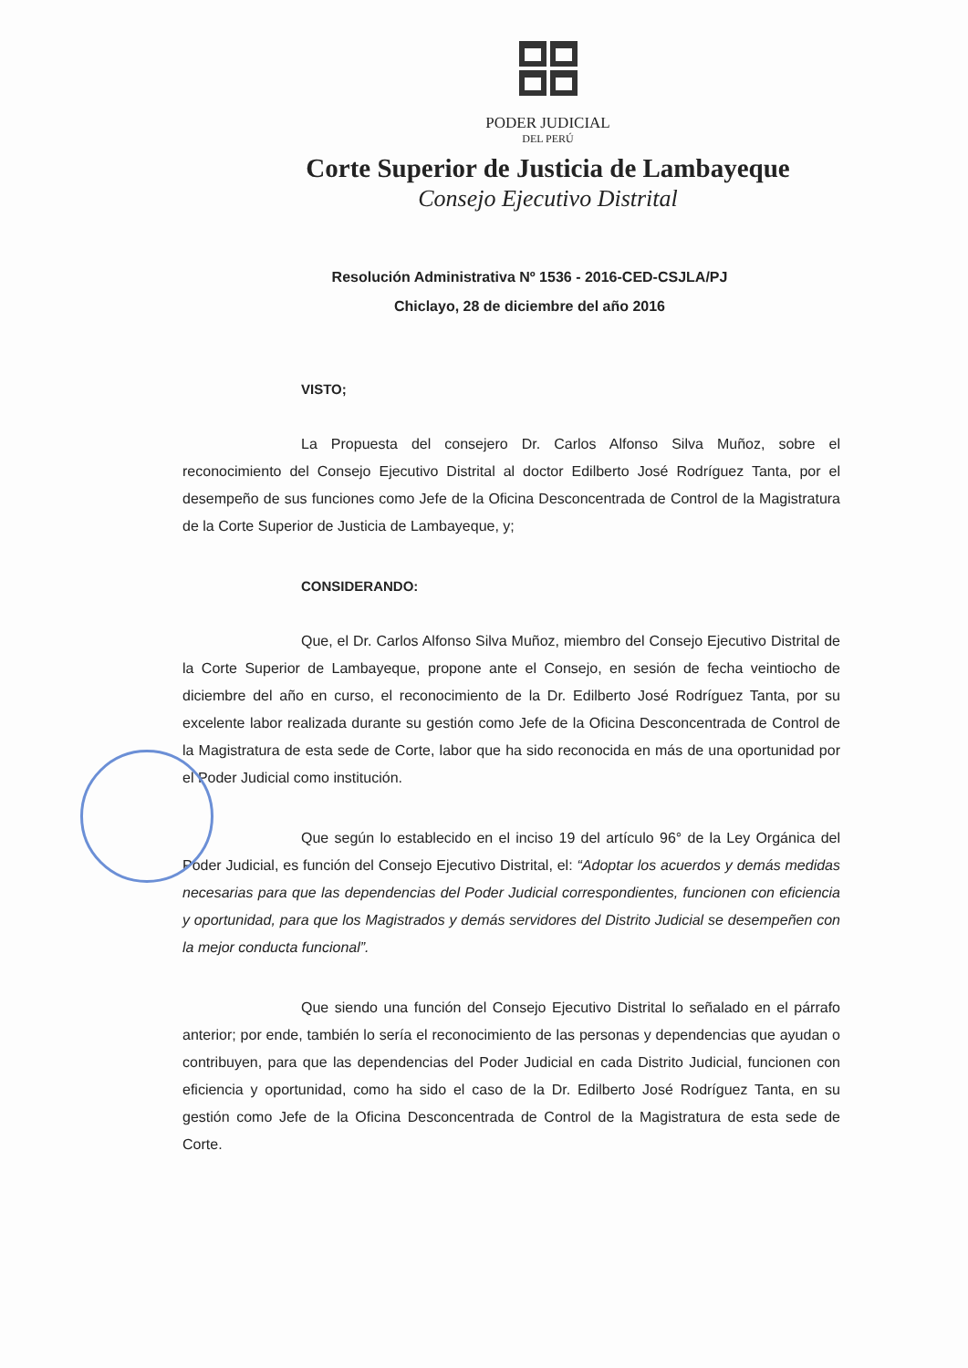PODER JUDICIAL
DEL PERÚ
Corte Superior de Justicia de Lambayeque
Consejo Ejecutivo Distrital
Resolución Administrativa Nº 1536 - 2016-CED-CSJLA/PJ
Chiclayo, 28 de diciembre del año 2016
VISTO;
La Propuesta del consejero Dr. Carlos Alfonso Silva Muñoz, sobre el reconocimiento del Consejo Ejecutivo Distrital al doctor Edilberto José Rodríguez Tanta, por el desempeño de sus funciones como Jefe de la Oficina Desconcentrada de Control de la Magistratura de la Corte Superior de Justicia de Lambayeque, y;
CONSIDERANDO:
Que, el Dr. Carlos Alfonso Silva Muñoz, miembro del Consejo Ejecutivo Distrital de la Corte Superior de Lambayeque, propone ante el Consejo, en sesión de fecha veintiocho de diciembre del año en curso, el reconocimiento de la Dr. Edilberto José Rodríguez Tanta, por su excelente labor realizada durante su gestión como Jefe de la Oficina Desconcentrada de Control de la Magistratura de esta sede de Corte, labor que ha sido reconocida en más de una oportunidad por el Poder Judicial como institución.
Que según lo establecido en el inciso 19 del artículo 96° de la Ley Orgánica del Poder Judicial, es función del Consejo Ejecutivo Distrital, el: “Adoptar los acuerdos y demás medidas necesarias para que las dependencias del Poder Judicial correspondientes, funcionen con eficiencia y oportunidad, para que los Magistrados y demás servidores del Distrito Judicial se desempeñen con la mejor conducta funcional”.
Que siendo una función del Consejo Ejecutivo Distrital lo señalado en el párrafo anterior; por ende, también lo sería el reconocimiento de las personas y dependencias que ayudan o contribuyen, para que las dependencias del Poder Judicial en cada Distrito Judicial, funcionen con eficiencia y oportunidad, como ha sido el caso de la Dr. Edilberto José Rodríguez Tanta, en su gestión como Jefe de la Oficina Desconcentrada de Control de la Magistratura de esta sede de Corte.